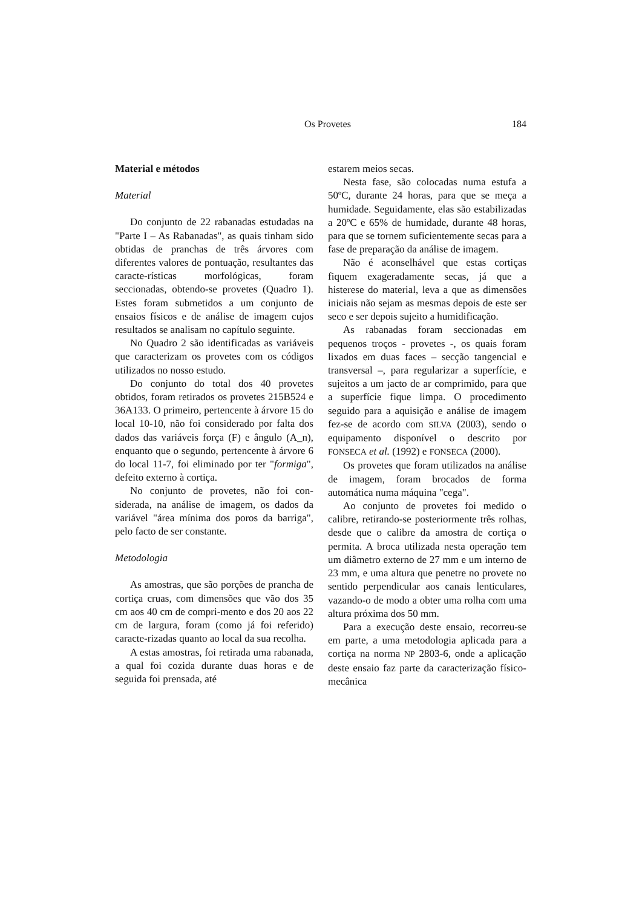Os Provetes 184
Material e métodos
Material
Do conjunto de 22 rabanadas estudadas na "Parte I – As Rabanadas", as quais tinham sido obtidas de pranchas de três árvores com diferentes valores de pontuação, resultantes das caracte-rísticas morfológicas, foram seccionadas, obtendo-se provetes (Quadro 1). Estes foram submetidos a um conjunto de ensaios físicos e de análise de imagem cujos resultados se analisam no capítulo seguinte.
No Quadro 2 são identificadas as variáveis que caracterizam os provetes com os códigos utilizados no nosso estudo.
Do conjunto do total dos 40 provetes obtidos, foram retirados os provetes 215B524 e 36A133. O primeiro, pertencente à árvore 15 do local 10-10, não foi considerado por falta dos dados das variáveis força (F) e ângulo (A_n), enquanto que o segundo, pertencente à árvore 6 do local 11-7, foi eliminado por ter "formiga", defeito externo à cortiça.
No conjunto de provetes, não foi con-siderada, na análise de imagem, os dados da variável "área mínima dos poros da barriga", pelo facto de ser constante.
Metodologia
As amostras, que são porções de prancha de cortiça cruas, com dimensões que vão dos 35 cm aos 40 cm de compri-mento e dos 20 aos 22 cm de largura, foram (como já foi referido) caracte-rizadas quanto ao local da sua recolha.
A estas amostras, foi retirada uma rabanada, a qual foi cozida durante duas horas e de seguida foi prensada, até
estarem meios secas.
Nesta fase, são colocadas numa estufa a 50ºC, durante 24 horas, para que se meça a humidade. Seguidamente, elas são estabilizadas a 20ºC e 65% de humidade, durante 48 horas, para que se tornem suficientemente secas para a fase de preparação da análise de imagem.
Não é aconselhável que estas cortiças fiquem exageradamente secas, já que a histerese do material, leva a que as dimensões iniciais não sejam as mesmas depois de este ser seco e ser depois sujeito a humidificação.
As rabanadas foram seccionadas em pequenos troços - provetes -, os quais foram lixados em duas faces – secção tangencial e transversal –, para regularizar a superfície, e sujeitos a um jacto de ar comprimido, para que a superfície fique limpa. O procedimento seguido para a aquisição e análise de imagem fez-se de acordo com SILVA (2003), sendo o equipamento disponível o descrito por FONSECA et al. (1992) e FONSECA (2000).
Os provetes que foram utilizados na análise de imagem, foram brocados de forma automática numa máquina "cega".
Ao conjunto de provetes foi medido o calibre, retirando-se posteriormente três rolhas, desde que o calibre da amostra de cortiça o permita. A broca utilizada nesta operação tem um diâmetro externo de 27 mm e um interno de 23 mm, e uma altura que penetre no provete no sentido perpendicular aos canais lenticulares, vazando-o de modo a obter uma rolha com uma altura próxima dos 50 mm.
Para a execução deste ensaio, recorreu-se em parte, a uma metodologia aplicada para a cortiça na norma NP 2803-6, onde a aplicação deste ensaio faz parte da caracterização físico-mecânica